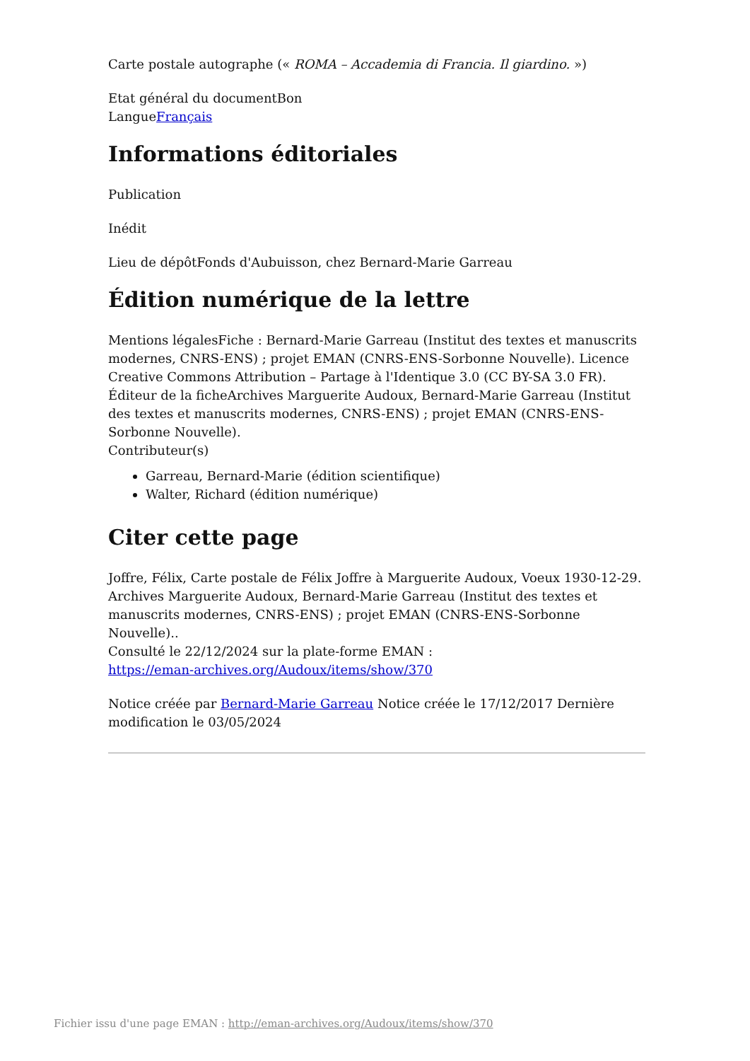Carte postale autographe (« ROMA – Accademia di Francia. Il giardino. »)
Etat général du documentBon
LangueFrançais
Informations éditoriales
Publication
Inédit
Lieu de dépôtFonds d'Aubuisson, chez Bernard-Marie Garreau
Édition numérique de la lettre
Mentions légalesFiche : Bernard-Marie Garreau (Institut des textes et manuscrits modernes, CNRS-ENS) ; projet EMAN (CNRS-ENS-Sorbonne Nouvelle). Licence Creative Commons Attribution – Partage à l'Identique 3.0 (CC BY-SA 3.0 FR).
Éditeur de la ficheArchives Marguerite Audoux, Bernard-Marie Garreau (Institut des textes et manuscrits modernes, CNRS-ENS) ; projet EMAN (CNRS-ENS-Sorbonne Nouvelle).
Contributeur(s)
Garreau, Bernard-Marie (édition scientifique)
Walter, Richard (édition numérique)
Citer cette page
Joffre, Félix, Carte postale de Félix Joffre à Marguerite Audoux, Voeux 1930-12-29. Archives Marguerite Audoux, Bernard-Marie Garreau (Institut des textes et manuscrits modernes, CNRS-ENS) ; projet EMAN (CNRS-ENS-Sorbonne Nouvelle)..
Consulté le 22/12/2024 sur la plate-forme EMAN :
https://eman-archives.org/Audoux/items/show/370
Notice créée par Bernard-Marie Garreau Notice créée le 17/12/2017 Dernière modification le 03/05/2024
Fichier issu d'une page EMAN : http://eman-archives.org/Audoux/items/show/370